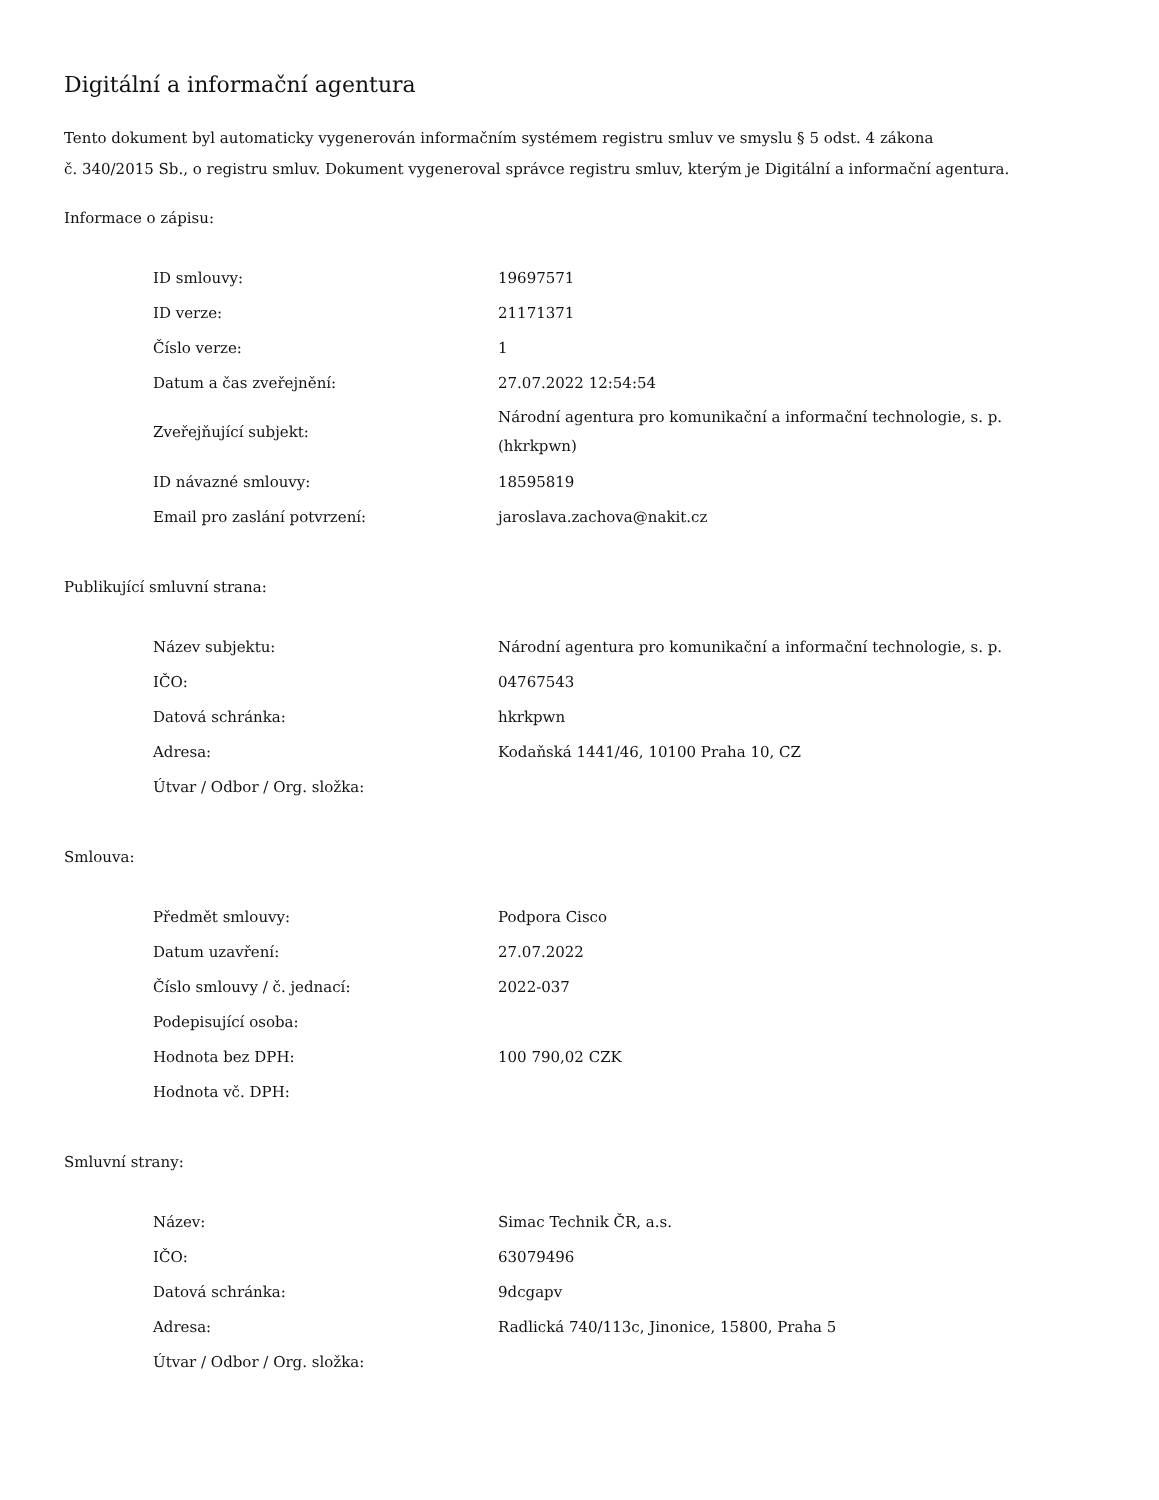Digitální a informační agentura
Tento dokument byl automaticky vygenerován informačním systémem registru smluv ve smyslu § 5 odst. 4 zákona
č. 340/2015 Sb., o registru smluv. Dokument vygeneroval správce registru smluv, kterým je Digitální a informační agentura.
Informace o zápisu:
| ID smlouvy: | 19697571 |
| ID verze: | 21171371 |
| Číslo verze: | 1 |
| Datum a čas zveřejnění: | 27.07.2022 12:54:54 |
| Zveřejňující subjekt: | Národní agentura pro komunikační a informační technologie, s. p. (hkrkpwn) |
| ID návazné smlouvy: | 18595819 |
| Email pro zaslání potvrzení: | jaroslava.zachova@nakit.cz |
Publikující smluvní strana:
| Název subjektu: | Národní agentura pro komunikační a informační technologie, s. p. |
| IČO: | 04767543 |
| Datová schránka: | hkrkpwn |
| Adresa: | Kodaňská 1441/46, 10100 Praha 10, CZ |
| Útvar / Odbor / Org. složka: | |
Smlouva:
| Předmět smlouvy: | Podpora Cisco |
| Datum uzavření: | 27.07.2022 |
| Číslo smlouvy / č. jednací: | 2022-037 |
| Podepisující osoba: | |
| Hodnota bez DPH: | 100 790,02 CZK |
| Hodnota vč. DPH: | |
Smluvní strany:
| Název: | Simac Technik ČR, a.s. |
| IČO: | 63079496 |
| Datová schránka: | 9dcgapv |
| Adresa: | Radlická 740/113c, Jinonice, 15800, Praha 5 |
| Útvar / Odbor / Org. složka: | |